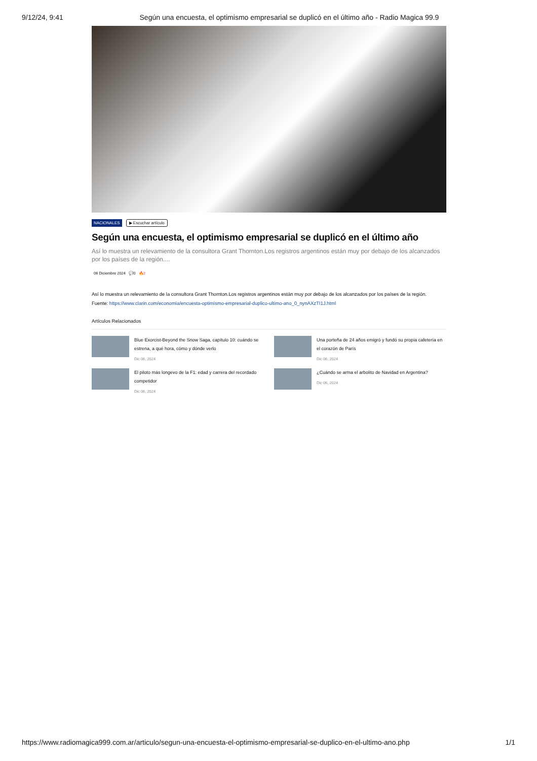9/12/24, 9:41 Según una encuesta, el optimismo empresarial se duplicó en el último año - Radio Magica 99.9
NACIONALES ▶ Escuchar artículo
Según una encuesta, el optimismo empresarial se duplicó en el último año
Así lo muestra un relevamiento de la consultora Grant Thornton.Los registros argentinos están muy por debajo de los alcanzados por los países de la región....
06 Diciembre 2024 💬0 🔥2
Así lo muestra un relevamiento de la consultora Grant Thornton.Los registros argentinos están muy por debajo de los alcanzados por los países de la región.
Fuente: https://www.clarin.com/economia/encuesta-optimismo-empresarial-duplico-ultimo-ano_0_nynAXzTI1J.html
Artículos Relacionados
Blue Exorcist-Beyond the Snow Saga, capítulo 10: cuándo se estrena, a qué hora, cómo y dónde verlo
Dic 06, 2024
Una porteña de 24 años emigró y fundó su propia cafetería en el corazón de París
Dic 06, 2024
El piloto más longevo de la F1: edad y carrera del recordado competidor
Dic 06, 2024
¿Cuándo se arma el arbolito de Navidad en Argentina?
Dic 06, 2024
https://www.radiomagica999.com.ar/articulo/segun-una-encuesta-el-optimismo-empresarial-se-duplico-en-el-ultimo-ano.php 1/1